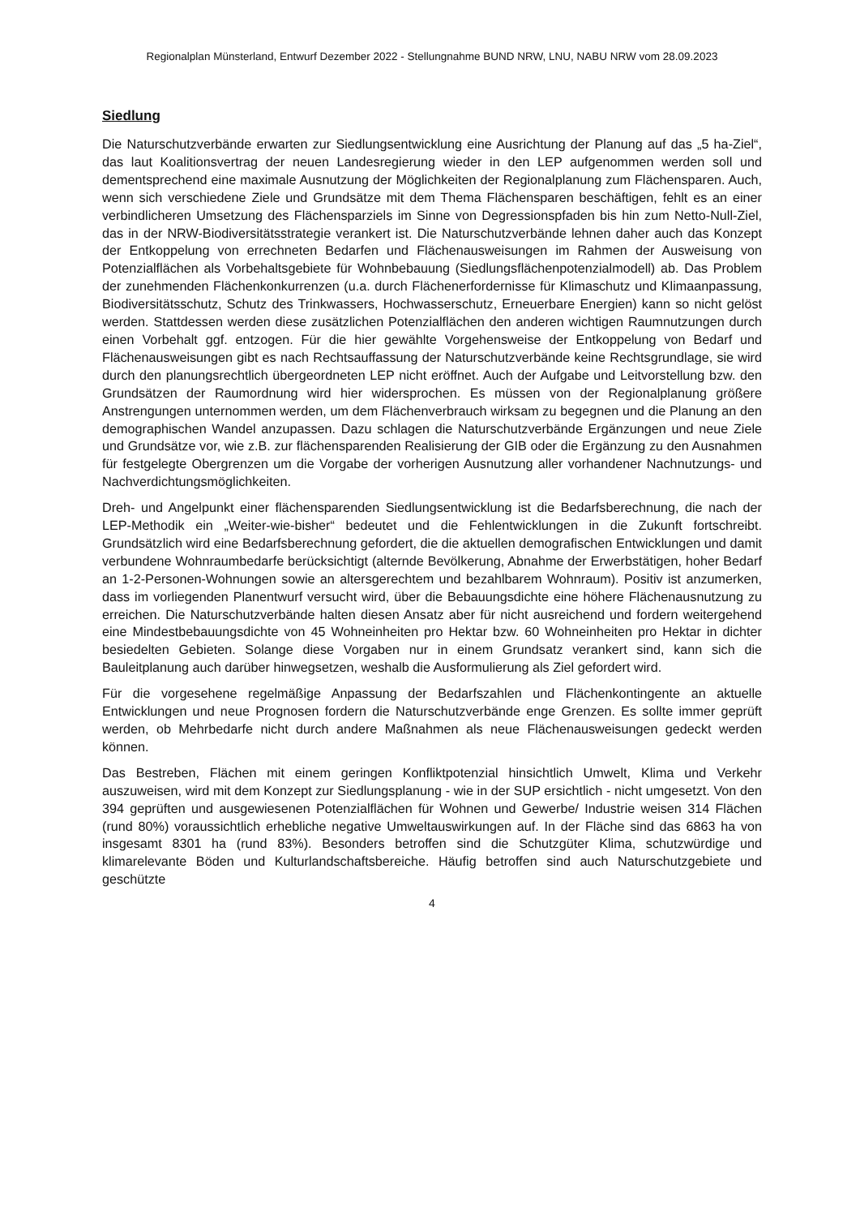Regionalplan Münsterland, Entwurf Dezember 2022 - Stellungnahme BUND NRW, LNU, NABU NRW vom 28.09.2023
Siedlung
Die Naturschutzverbände erwarten zur Siedlungsentwicklung eine Ausrichtung der Planung auf das „5 ha-Ziel“, das laut Koalitionsvertrag der neuen Landesregierung wieder in den LEP aufgenommen werden soll und dementsprechend eine maximale Ausnutzung der Möglichkeiten der Regionalplanung zum Flächensparen. Auch, wenn sich verschiedene Ziele und Grundsätze mit dem Thema Flächensparen beschäftigen, fehlt es an einer verbindlicheren Umsetzung des Flächensparziels im Sinne von Degressionspfaden bis hin zum Netto-Null-Ziel, das in der NRW-Biodiversitätsstrategie verankert ist. Die Naturschutzverbände lehnen daher auch das Konzept der Entkoppelung von errechneten Bedarfen und Flächenausweisungen im Rahmen der Ausweisung von Potenzialflächen als Vorbehaltsgebiete für Wohnbebauung (Siedlungsflächenpotenzialmodell) ab. Das Problem der zunehmenden Flächenkonkurrenzen (u.a. durch Flächenerfordernisse für Klimaschutz und Klimaanpassung, Biodiversitätsschutz, Schutz des Trinkwassers, Hochwasserschutz, Erneuerbare Energien) kann so nicht gelöst werden. Stattdessen werden diese zusätzlichen Potenzialflächen den anderen wichtigen Raumnutzungen durch einen Vorbehalt ggf. entzogen. Für die hier gewählte Vorgehensweise der Entkoppelung von Bedarf und Flächenausweisungen gibt es nach Rechtsauffassung der Naturschutzverbände keine Rechtsgrundlage, sie wird durch den planungsrechtlich übergeordneten LEP nicht eröffnet. Auch der Aufgabe und Leitvorstellung bzw. den Grundsätzen der Raumordnung wird hier widersprochen. Es müssen von der Regionalplanung größere Anstrengungen unternommen werden, um dem Flächenverbrauch wirksam zu begegnen und die Planung an den demographischen Wandel anzupassen. Dazu schlagen die Naturschutzverbände Ergänzungen und neue Ziele und Grundsätze vor, wie z.B. zur flächensparenden Realisierung der GIB oder die Ergänzung zu den Ausnahmen für festgelegte Obergrenzen um die Vorgabe der vorherigen Ausnutzung aller vorhandener Nachnutzungs- und Nachverdichtungsmöglichkeiten.
Dreh- und Angelpunkt einer flächensparenden Siedlungsentwicklung ist die Bedarfsberechnung, die nach der LEP-Methodik ein „Weiter-wie-bisher“ bedeutet und die Fehlentwicklungen in die Zukunft fortschreibt. Grundsätzlich wird eine Bedarfsberechnung gefordert, die die aktuellen demografischen Entwicklungen und damit verbundene Wohnraumbedarfe berücksichtigt (alternde Bevölkerung, Abnahme der Erwerbstätigen, hoher Bedarf an 1-2-Personen-Wohnungen sowie an altersgerechtem und bezahlbarem Wohnraum). Positiv ist anzumerken, dass im vorliegenden Planentwurf versucht wird, über die Bebauungsdichte eine höhere Flächenausnutzung zu erreichen. Die Naturschutzverbände halten diesen Ansatz aber für nicht ausreichend und fordern weitergehend eine Mindestbebauungsdichte von 45 Wohneinheiten pro Hektar bzw. 60 Wohneinheiten pro Hektar in dichter besiedelten Gebieten. Solange diese Vorgaben nur in einem Grundsatz verankert sind, kann sich die Bauleitplanung auch darüber hinwegsetzen, weshalb die Ausformulierung als Ziel gefordert wird.
Für die vorgesehene regelmäßige Anpassung der Bedarfszahlen und Flächenkontingente an aktuelle Entwicklungen und neue Prognosen fordern die Naturschutzverbände enge Grenzen. Es sollte immer geprüft werden, ob Mehrbedarfe nicht durch andere Maßnahmen als neue Flächenausweisungen gedeckt werden können.
Das Bestreben, Flächen mit einem geringen Konfliktpotenzial hinsichtlich Umwelt, Klima und Verkehr auszuweisen, wird mit dem Konzept zur Siedlungsplanung - wie in der SUP ersichtlich - nicht umgesetzt. Von den 394 geprüften und ausgewiesenen Potenzialflächen für Wohnen und Gewerbe/ Industrie weisen 314 Flächen (rund 80%) voraussichtlich erhebliche negative Umweltauswirkungen auf. In der Fläche sind das 6863 ha von insgesamt 8301 ha (rund 83%). Besonders betroffen sind die Schutzgüter Klima, schutzwürdige und klimarelevante Böden und Kulturlandschaftsbereiche. Häufig betroffen sind auch Naturschutzgebiete und geschützte
4